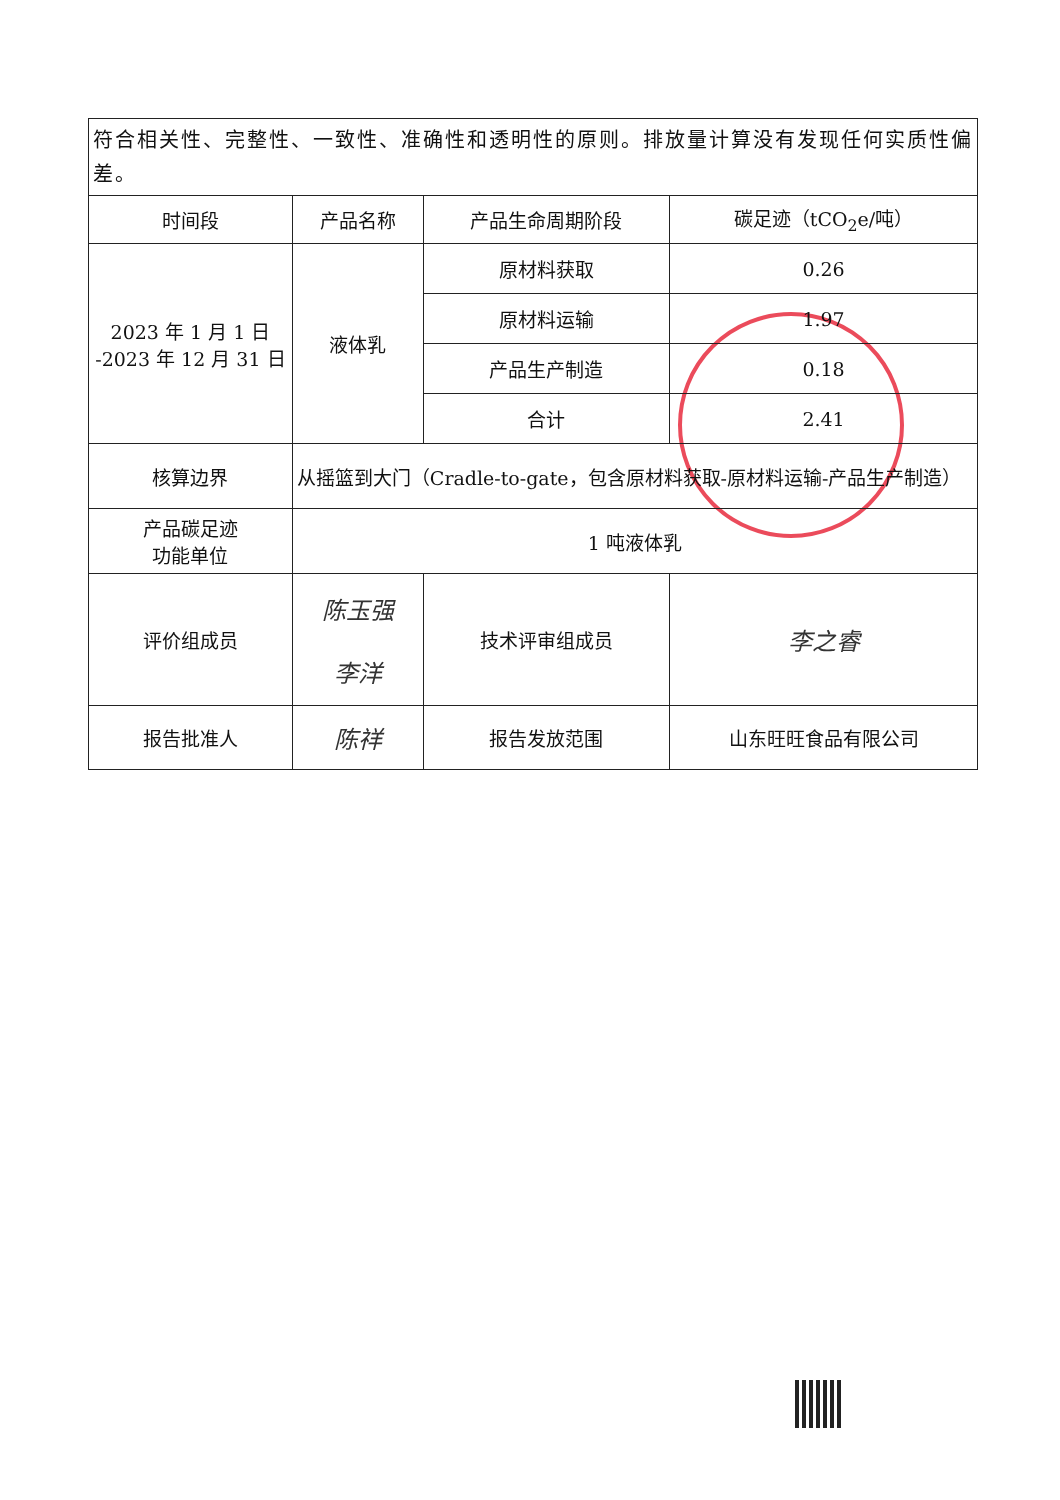| 符合相关性、完整性、一致性、准确性和透明性的原则。排放量计算没有发现任何实质性偏差。 | | | |
| 时间段 | 产品名称 | 产品生命周期阶段 | 碳足迹（tCO<sub>2</sub>e/吨） |
| 2023 年 1 月 1 日 -2023 年 12 月 31 日 | 液体乳 | 原材料获取 | 0.26 |
| | | 原材料运输 | 1.97 |
| | | 产品生产制造 | 0.18 |
| | | 合计 | 2.41 |
| 核算边界 | 从摇篮到大门（Cradle-to-gate，包含原材料获取-原材料运输-产品生产制造） | | |
| 产品碳足迹 功能单位 | 1 吨液体乳 | | |
| 评价组成员 | 陈玉强 李洋 | 技术评审组成员 | 李之睿 |
| 报告批准人 | 陈祥 | 报告发放范围 | 山东旺旺食品有限公司 |